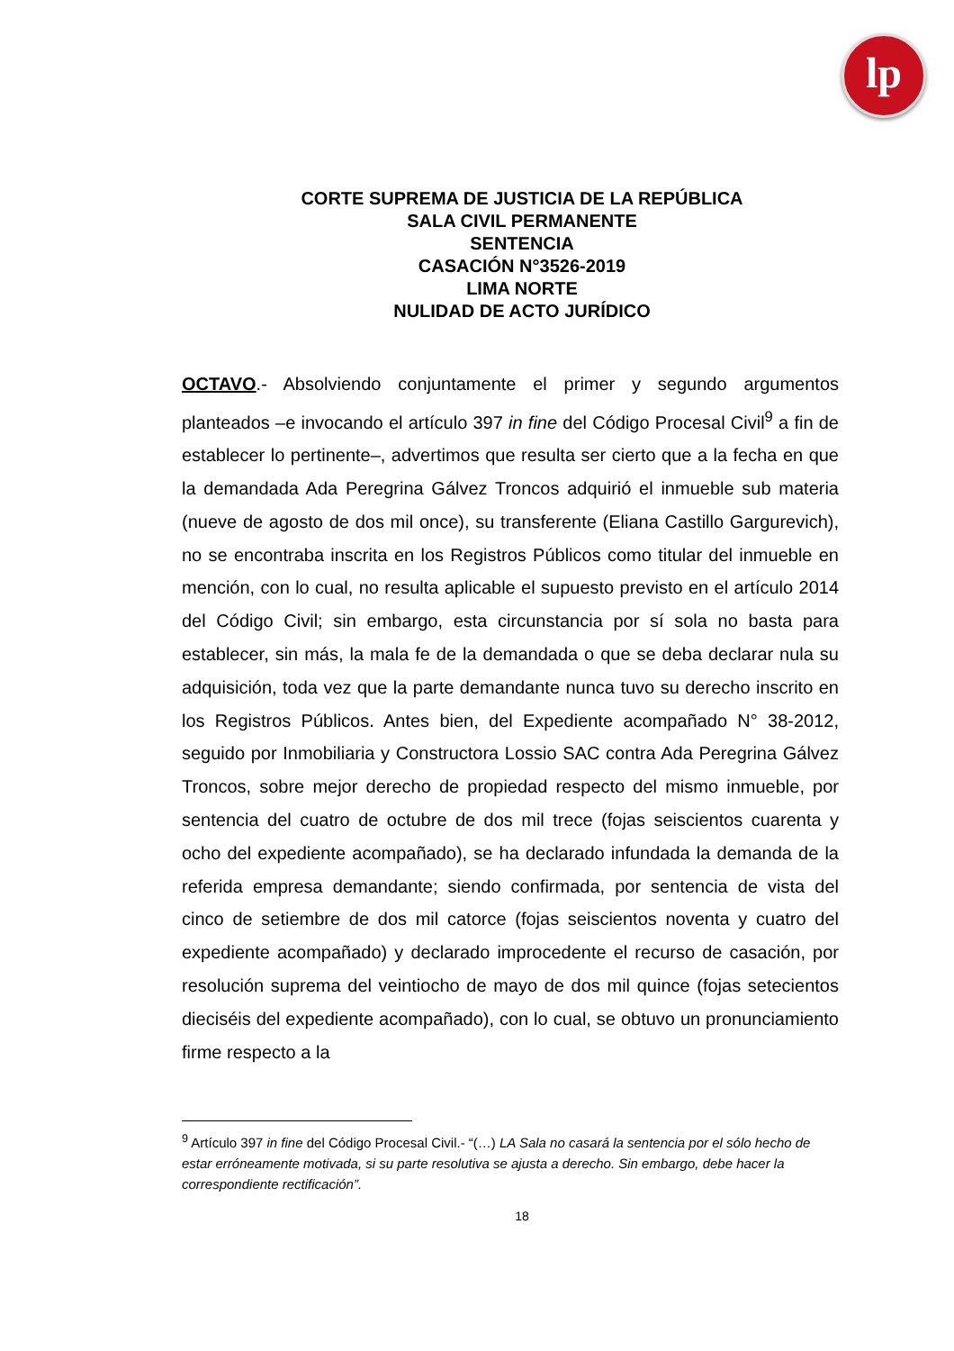lp
CORTE SUPREMA DE JUSTICIA DE LA REPÚBLICA
SALA CIVIL PERMANENTE
SENTENCIA
CASACIÓN N°3526-2019
LIMA NORTE
NULIDAD DE ACTO JURÍDICO
OCTAVO.- Absolviendo conjuntamente el primer y segundo argumentos planteados –e invocando el artículo 397 in fine del Código Procesal Civil<sup>9</sup> a fin de establecer lo pertinente–, advertimos que resulta ser cierto que a la fecha en que la demandada Ada Peregrina Gálvez Troncos adquirió el inmueble sub materia (nueve de agosto de dos mil once), su transferente (Eliana Castillo Gargurevich), no se encontraba inscrita en los Registros Públicos como titular del inmueble en mención, con lo cual, no resulta aplicable el supuesto previsto en el artículo 2014 del Código Civil; sin embargo, esta circunstancia por sí sola no basta para establecer, sin más, la mala fe de la demandada o que se deba declarar nula su adquisición, toda vez que la parte demandante nunca tuvo su derecho inscrito en los Registros Públicos. Antes bien, del Expediente acompañado N° 38-2012, seguido por Inmobiliaria y Constructora Lossio SAC contra Ada Peregrina Gálvez Troncos, sobre mejor derecho de propiedad respecto del mismo inmueble, por sentencia del cuatro de octubre de dos mil trece (fojas seiscientos cuarenta y ocho del expediente acompañado), se ha declarado infundada la demanda de la referida empresa demandante; siendo confirmada, por sentencia de vista del cinco de setiembre de dos mil catorce (fojas seiscientos noventa y cuatro del expediente acompañado) y declarado improcedente el recurso de casación, por resolución suprema del veintiocho de mayo de dos mil quince (fojas setecientos dieciséis del expediente acompañado), con lo cual, se obtuvo un pronunciamiento firme respecto a la
<sup>9</sup> Artículo 397 in fine del Código Procesal Civil.- “(…) LA Sala no casará la sentencia por el sólo hecho de estar erróneamente motivada, si su parte resolutiva se ajusta a derecho. Sin embargo, debe hacer la correspondiente rectificación”.
18